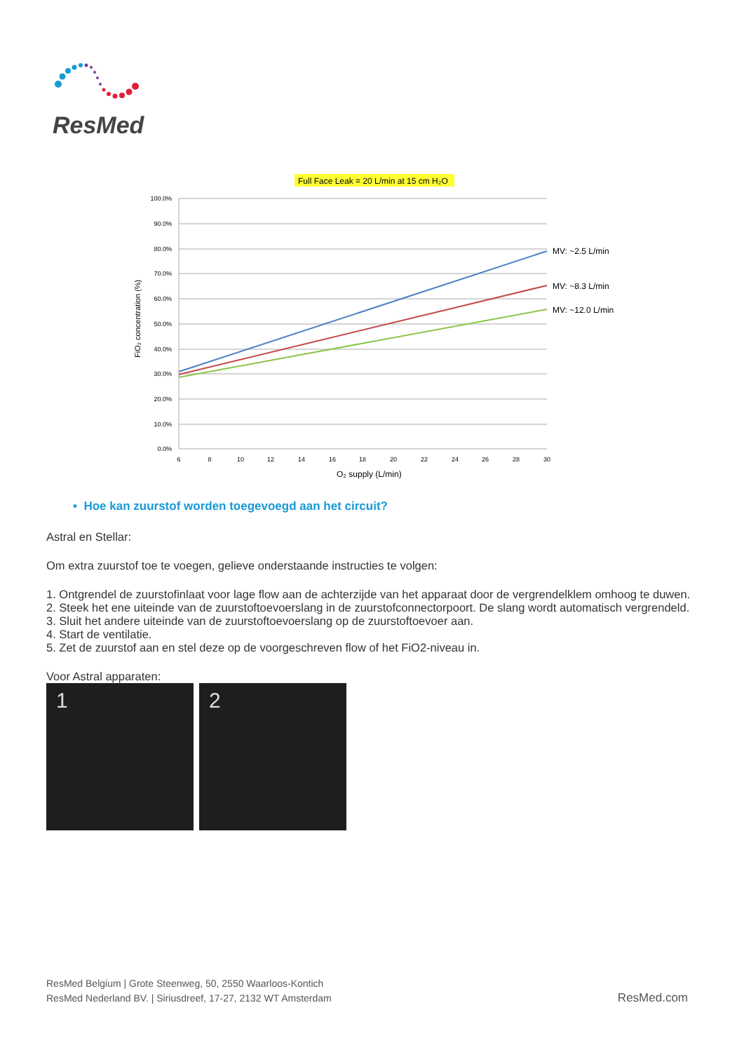ResMed
Full Face Leak = 20 L/min at 15 cm H₂O
100.0%
90.0%
80.0%
70.0%
60.0%
50.0%
40.0%
30.0%
20.0%
10.0%
0.0%
6
8
10
12
14
16
18
20
22
24
26
28
30
MV: ~2.5 L/min
MV: ~8.3 L/min
MV: ~12.0 L/min
O₂ supply (L/min)
FiO₂ concentration (%)
• Hoe kan zuurstof worden toegevoegd aan het circuit?
Astral en Stellar:
Om extra zuurstof toe te voegen, gelieve onderstaande instructies te volgen:
1. Ontgrendel de zuurstofinlaat voor lage flow aan de achterzijde van het apparaat door de vergrendelklem omhoog te duwen.
2. Steek het ene uiteinde van de zuurstoftoevoerslang in de zuurstofconnectorpoort. De slang wordt automatisch vergrendeld.
3. Sluit het andere uiteinde van de zuurstoftoevoerslang op de zuurstoftoevoer aan.
4. Start de ventilatie.
5. Zet de zuurstof aan en stel deze op de voorgeschreven flow of het FiO2-niveau in.
Voor Astral apparaten:
1 2
ResMed Belgium | Grote Steenweg, 50, 2550 Waarloos-Kontich
ResMed Nederland BV. | Siriusdreef, 17-27, 2132 WT Amsterdam
ResMed.com